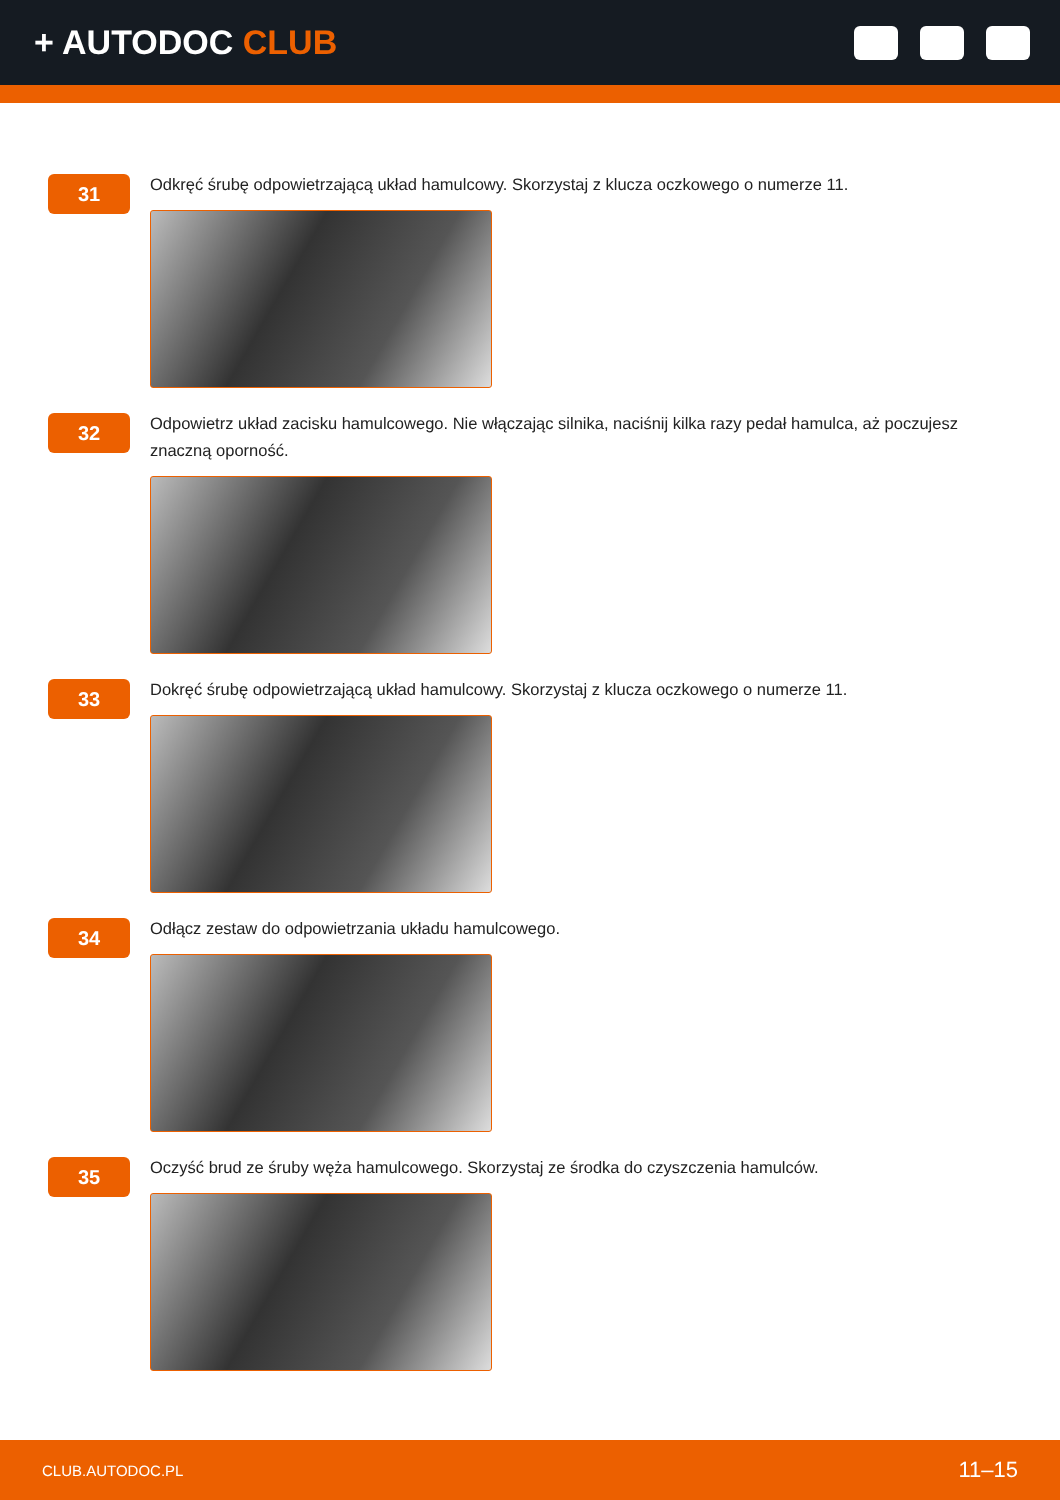+ AUTODOC CLUB
31
Odkręć śrubę odpowietrzającą układ hamulcowy. Skorzystaj z klucza oczkowego o numerze 11.
32
Odpowietrz układ zacisku hamulcowego. Nie włączając silnika, naciśnij kilka razy pedał hamulca, aż poczujesz znaczną oporność.
33
Dokręć śrubę odpowietrzającą układ hamulcowy. Skorzystaj z klucza oczkowego o numerze 11.
34
Odłącz zestaw do odpowietrzania układu hamulcowego.
35
Oczyść brud ze śruby węża hamulcowego. Skorzystaj ze środka do czyszczenia hamulców.
CLUB.AUTODOC.PL 11–15